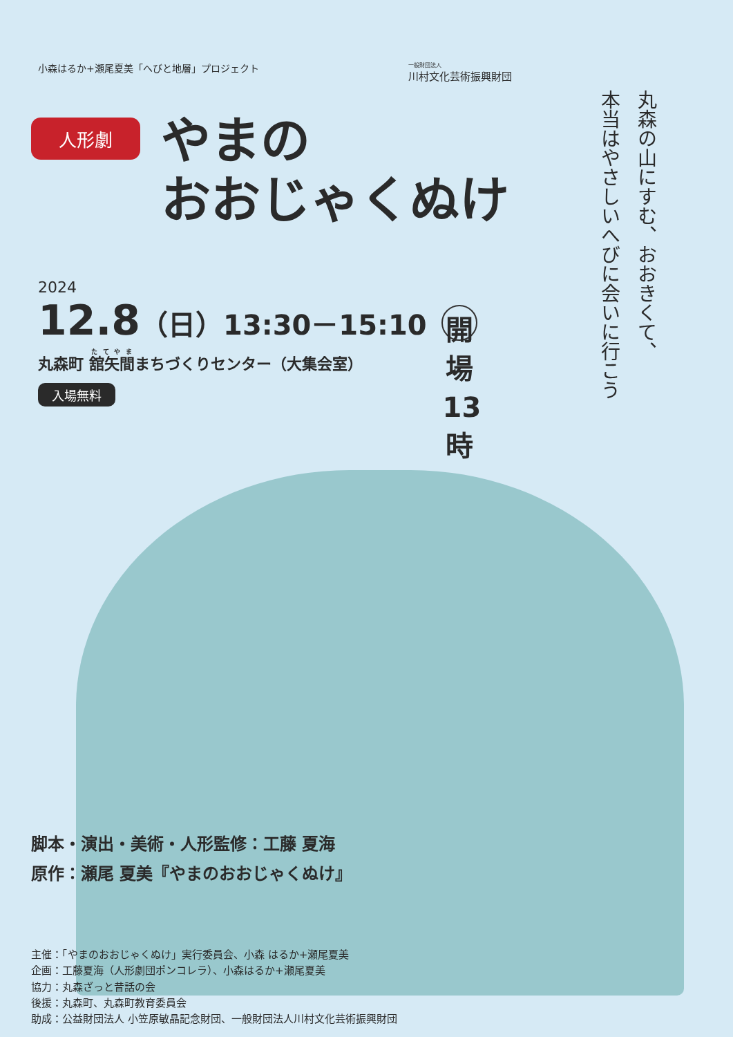小森はるか+瀬尾夏美「へびと地層」プロジェクト
一般財団法人
川村文化芸術振興財団
人形劇
やまの
おおじゃくぬけ
丸森の山にすむ、おおきくて、
本当はやさしいへびに会いに行こう
2024
12.8（日）13:30－15:10 開場
13時
丸森町 舘矢間まちづくりセンター（大集会室）
入場無料
脚本・演出・美術・人形監修：工藤 夏海
原作：瀬尾 夏美『やまのおおじゃくぬけ』
主催：「やまのおおじゃくぬけ」実行委員会、小森 はるか+瀬尾夏美
企画：工藤夏海（人形劇団ポンコレラ）、小森はるか+瀬尾夏美
協力：丸森ざっと昔話の会
後援：丸森町、丸森町教育委員会
助成：公益財団法人 小笠原敏晶記念財団、一般財団法人川村文化芸術振興財団